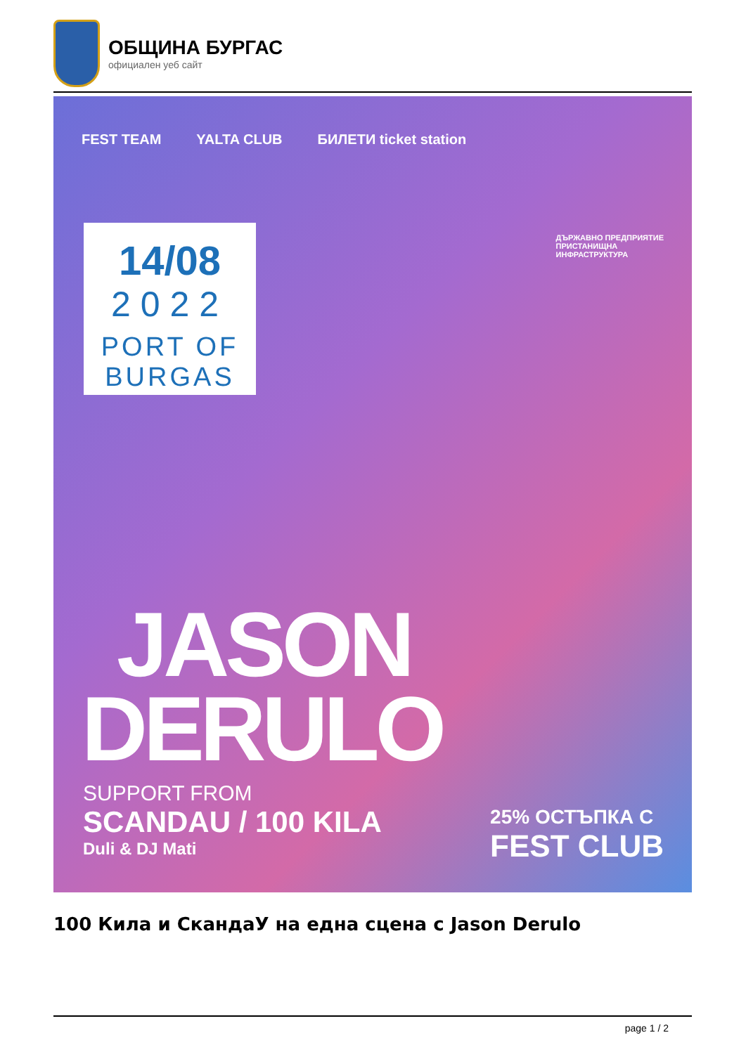ОБЩИНА БУРГАС
официален уеб сайт
FEST TEAM YALTA CLUB БИЛЕТИ ticket station
ДЪРЖАВНО ПРЕДПРИЯТИЕ
ПРИСТАНИЩНА
ИНФРАСТРУКТУРА
14/08
2022
PORT OF
BURGAS
JASON
DERULO
SUPPORT FROM
SCANDAU / 100 KILA
Duli & DJ Mati
25% ОСТЪПКА С
FEST CLUB
100 Кила и СкандаУ на една сцена с Jason Derulo
page 1 / 2